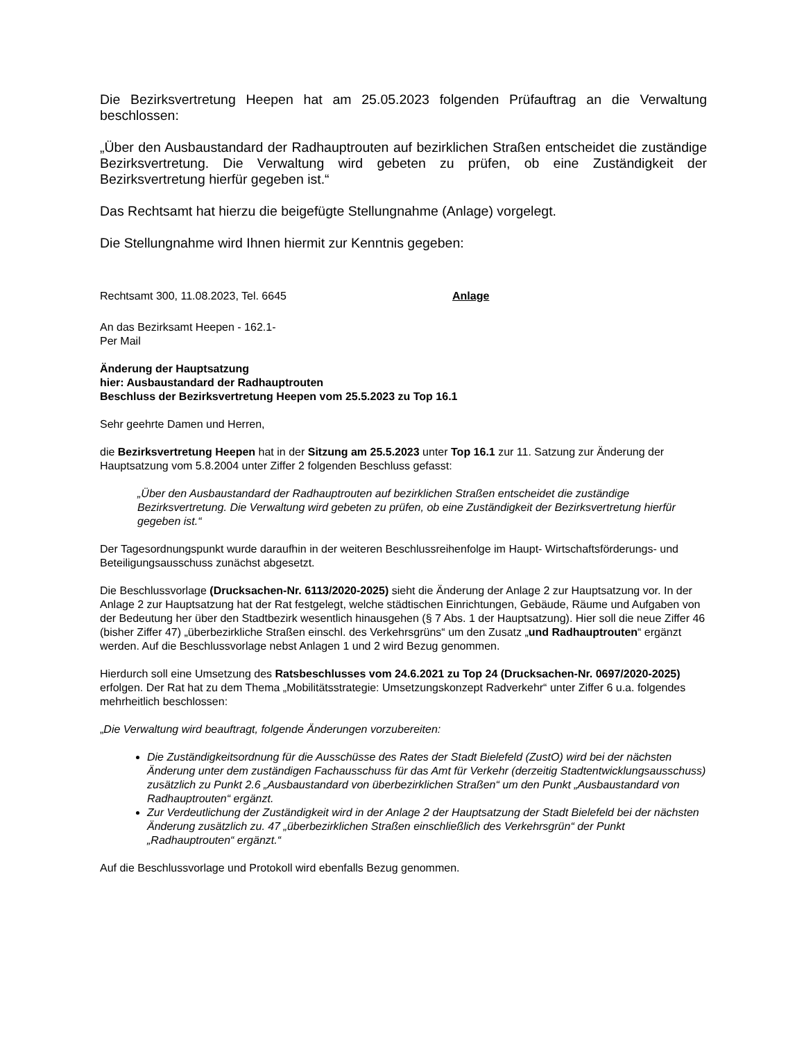Die Bezirksvertretung Heepen hat am 25.05.2023 folgenden Prüfauftrag an die Verwaltung beschlossen:
„Über den Ausbaustandard der Radhauptrouten auf bezirklichen Straßen entscheidet die zuständige Bezirksvertretung. Die Verwaltung wird gebeten zu prüfen, ob eine Zuständigkeit der Bezirksvertretung hierfür gegeben ist.“
Das Rechtsamt hat hierzu die beigefügte Stellungnahme (Anlage) vorgelegt.
Die Stellungnahme wird Ihnen hiermit zur Kenntnis gegeben:
Rechtsamt 300, 11.08.2023, Tel. 6645 Anlage
An das Bezirksamt Heepen - 162.1-
Per Mail
Änderung der Hauptsatzung
hier: Ausbaustandard der Radhauptrouten
Beschluss der Bezirksvertretung Heepen vom 25.5.2023 zu Top 16.1
Sehr geehrte Damen und Herren,
die Bezirksvertretung Heepen hat in der Sitzung am 25.5.2023 unter Top 16.1 zur 11. Satzung zur Änderung der Hauptsatzung vom 5.8.2004 unter Ziffer 2 folgenden Beschluss gefasst:
„Über den Ausbaustandard der Radhauptrouten auf bezirklichen Straßen entscheidet die zuständige Bezirksvertretung. Die Verwaltung wird gebeten zu prüfen, ob eine Zuständigkeit der Bezirksvertretung hierfür gegeben ist.“
Der Tagesordnungspunkt wurde daraufhin in der weiteren Beschlussreihenfolge im Haupt- Wirtschaftsförderungs- und Beteiligungsausschuss zunächst abgesetzt.
Die Beschlussvorlage (Drucksachen-Nr. 6113/2020-2025) sieht die Änderung der Anlage 2 zur Hauptsatzung vor. In der Anlage 2 zur Hauptsatzung hat der Rat festgelegt, welche städtischen Einrichtungen, Gebäude, Räume und Aufgaben von der Bedeutung her über den Stadtbezirk wesentlich hinausgehen (§ 7 Abs. 1 der Hauptsatzung). Hier soll die neue Ziffer 46 (bisher Ziffer 47) „überbezirkliche Straßen einschl. des Verkehrsgrüns“ um den Zusatz „und Radhauptrouten“ ergänzt werden. Auf die Beschlussvorlage nebst Anlagen 1 und 2 wird Bezug genommen.
Hierdurch soll eine Umsetzung des Ratsbeschlusses vom 24.6.2021 zu Top 24 (Drucksachen-Nr. 0697/2020-2025) erfolgen. Der Rat hat zu dem Thema „Mobilitätsstrategie: Umsetzungskonzept Radverkehr“ unter Ziffer 6 u.a. folgendes mehrheitlich beschlossen:
„Die Verwaltung wird beauftragt, folgende Änderungen vorzubereiten:
Die Zuständigkeitsordnung für die Ausschüsse des Rates der Stadt Bielefeld (ZustO) wird bei der nächsten Änderung unter dem zuständigen Fachausschuss für das Amt für Verkehr (derzeitig Stadtentwicklungsausschuss) zusätzlich zu Punkt 2.6 „Ausbaustandard von überbezirklichen Straßen“ um den Punkt „Ausbaustandard von Radhauptrouten“ ergänzt.
Zur Verdeutlichung der Zuständigkeit wird in der Anlage 2 der Hauptsatzung der Stadt Bielefeld bei der nächsten Änderung zusätzlich zu. 47 „überbezirklichen Straßen einschließlich des Verkehrsgrün“ der Punkt „Radhauptrouten“ ergänzt.“
Auf die Beschlussvorlage und Protokoll wird ebenfalls Bezug genommen.